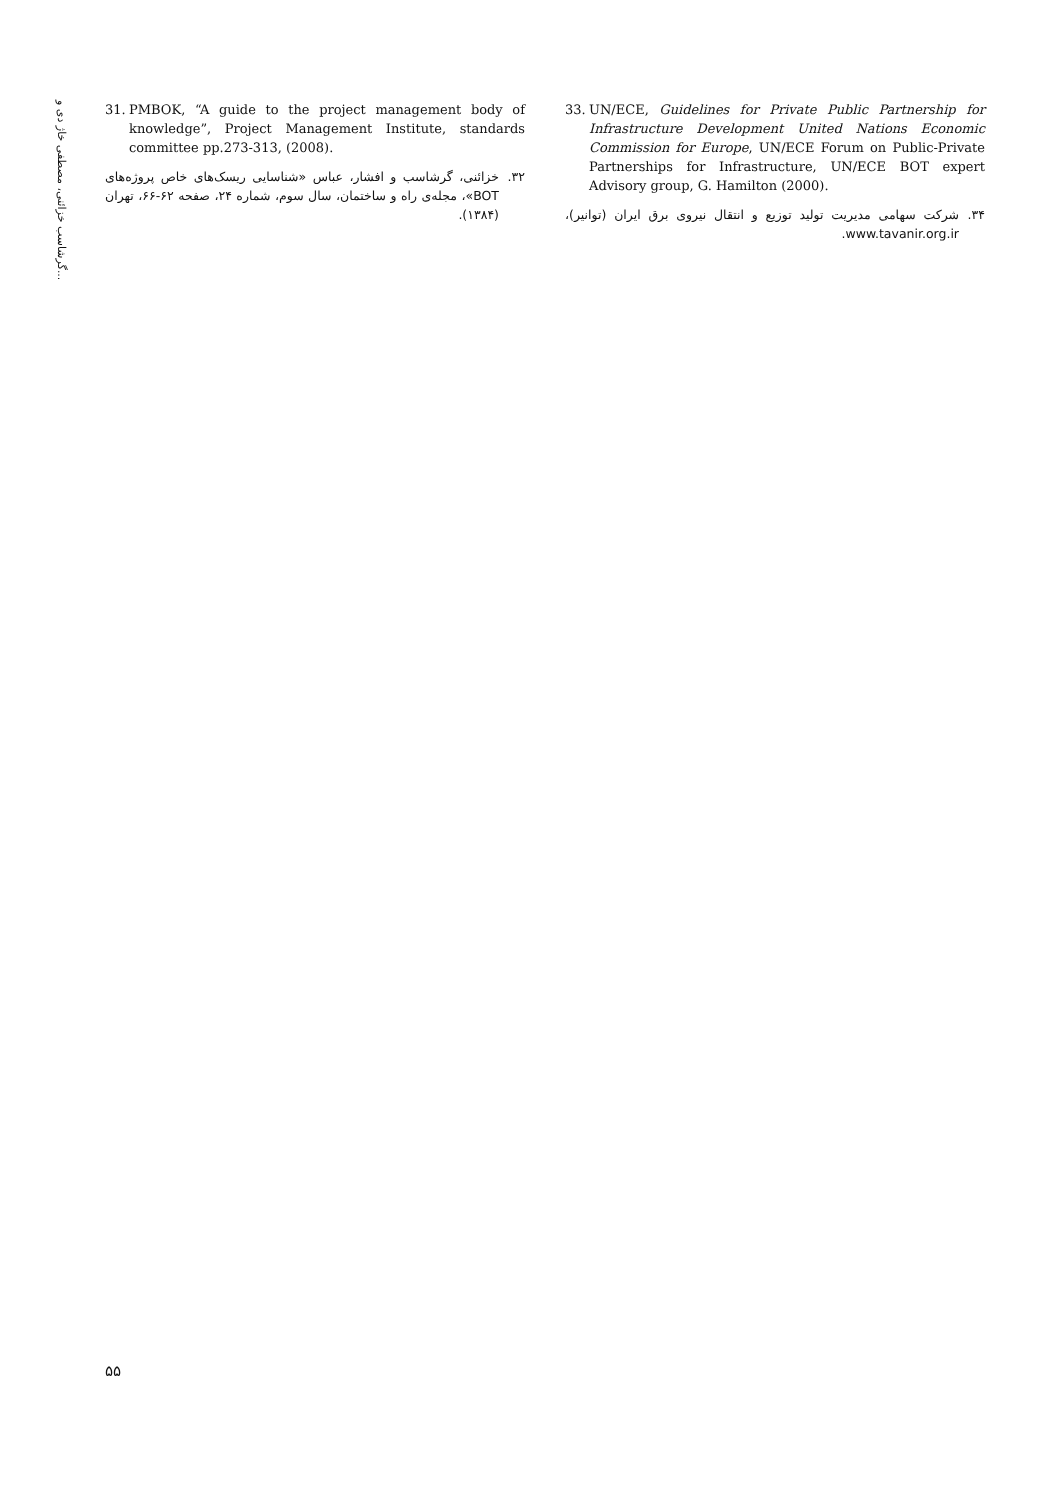گرشاسب خزائنی، مصطفی خاژ دی و...
31. PMBOK, “A guide to the project management body of knowledge”, Project Management Institute, standards committee pp.273-313, (2008).
۳۲. خزائنی، گرشاسب و افشار، عباس «شناسایی ریسک‌های خاص پروژه‌های BOT»، مجله‌ی راه و ساختمان، سال سوم، شماره ۲۴، صفحه ۶۲-۶۶، تهران (۱۳۸۴).
33. UN/ECE, Guidelines for Private Public Partnership for Infrastructure Development United Nations Economic Commission for Europe, UN/ECE Forum on Public-Private Partnerships for Infrastructure, UN/ECE BOT expert Advisory group, G. Hamilton (2000).
۳۴. شرکت سهامی مدیریت تولید توزیع و انتقال نیروی برق ایران (توانیر)، www.tavanir.org.ir.
۵۵